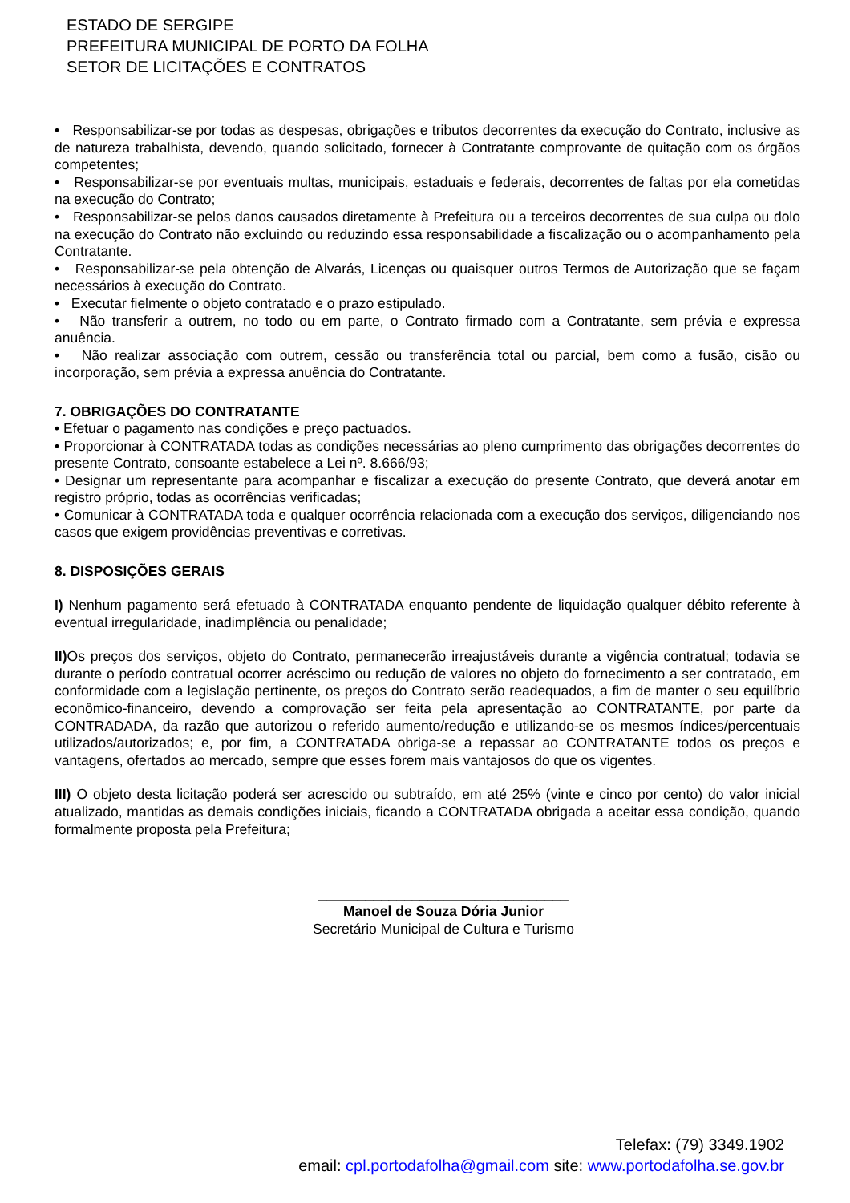ESTADO DE SERGIPE
PREFEITURA MUNICIPAL DE PORTO DA FOLHA
SETOR DE LICITAÇÕES E CONTRATOS
• Responsabilizar-se por todas as despesas, obrigações e tributos decorrentes da execução do Contrato, inclusive as de natureza trabalhista, devendo, quando solicitado, fornecer à Contratante comprovante de quitação com os órgãos competentes;
• Responsabilizar-se por eventuais multas, municipais, estaduais e federais, decorrentes de faltas por ela cometidas na execução do Contrato;
• Responsabilizar-se pelos danos causados diretamente à Prefeitura ou a terceiros decorrentes de sua culpa ou dolo na execução do Contrato não excluindo ou reduzindo essa responsabilidade a fiscalização ou o acompanhamento pela Contratante.
• Responsabilizar-se pela obtenção de Alvarás, Licenças ou quaisquer outros Termos de Autorização que se façam necessários à execução do Contrato.
• Executar fielmente o objeto contratado e o prazo estipulado.
• Não transferir a outrem, no todo ou em parte, o Contrato firmado com a Contratante, sem prévia e expressa anuência.
• Não realizar associação com outrem, cessão ou transferência total ou parcial, bem como a fusão, cisão ou incorporação, sem prévia a expressa anuência do Contratante.
7. OBRIGAÇÕES DO CONTRATANTE
• Efetuar o pagamento nas condições e preço pactuados.
• Proporcionar à CONTRATADA todas as condições necessárias ao pleno cumprimento das obrigações decorrentes do presente Contrato, consoante estabelece a Lei nº. 8.666/93;
• Designar um representante para acompanhar e fiscalizar a execução do presente Contrato, que deverá anotar em registro próprio, todas as ocorrências verificadas;
• Comunicar à CONTRATADA toda e qualquer ocorrência relacionada com a execução dos serviços, diligenciando nos casos que exigem providências preventivas e corretivas.
8. DISPOSIÇÕES GERAIS
I) Nenhum pagamento será efetuado à CONTRATADA enquanto pendente de liquidação qualquer débito referente à eventual irregularidade, inadimplência ou penalidade;
II) Os preços dos serviços, objeto do Contrato, permanecerão irreajustáveis durante a vigência contratual; todavia se durante o período contratual ocorrer acréscimo ou redução de valores no objeto do fornecimento a ser contratado, em conformidade com a legislação pertinente, os preços do Contrato serão readequados, a fim de manter o seu equilíbrio econômico-financeiro, devendo a comprovação ser feita pela apresentação ao CONTRATANTE, por parte da CONTRADADA, da razão que autorizou o referido aumento/redução e utilizando-se os mesmos índices/percentuais utilizados/autorizados; e, por fim, a CONTRATADA obriga-se a repassar ao CONTRATANTE todos os preços e vantagens, ofertados ao mercado, sempre que esses forem mais vantajosos do que os vigentes.
III) O objeto desta licitação poderá ser acrescido ou subtraído, em até 25% (vinte e cinco por cento) do valor inicial atualizado, mantidas as demais condições iniciais, ficando a CONTRATADA obrigada a aceitar essa condição, quando formalmente proposta pela Prefeitura;
________________________________
Manoel de Souza Dória Junior
Secretário Municipal de Cultura e Turismo
Telefax: (79) 3349.1902
email: cpl.portodafolha@gmail.com site: www.portodafolha.se.gov.br